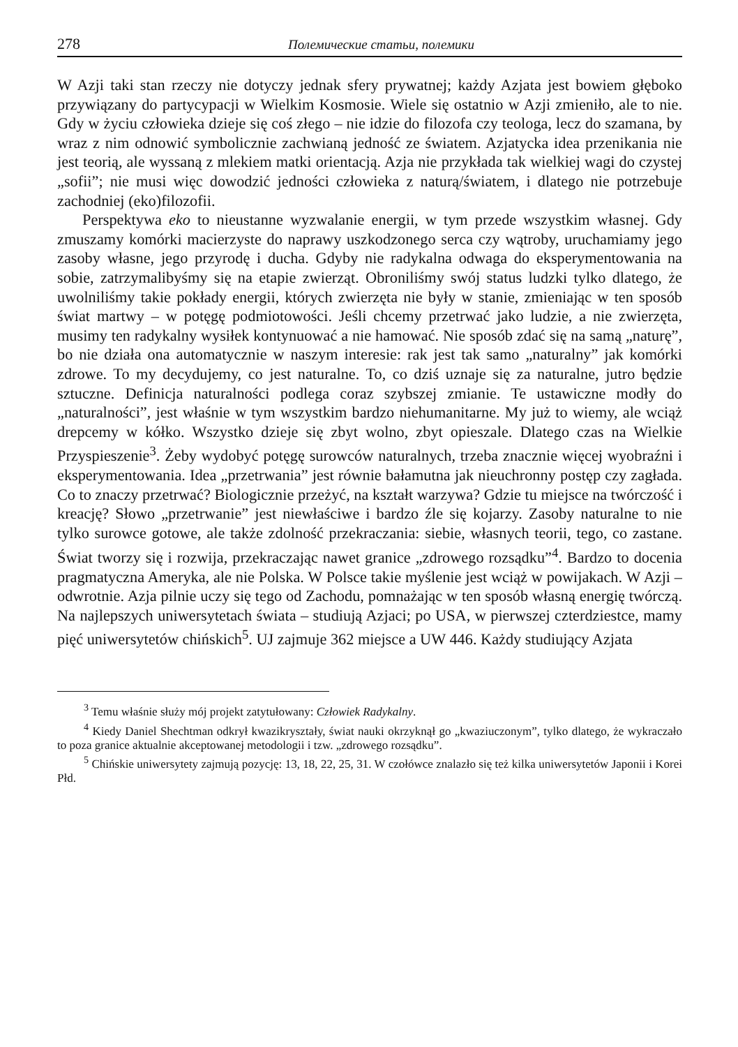278 Полемические статьи, полемики
W Azji taki stan rzeczy nie dotyczy jednak sfery prywatnej; każdy Azjata jest bowiem głęboko przywiązany do partycypacji w Wielkim Kosmosie. Wiele się ostatnio w Azji zmieniło, ale to nie. Gdy w życiu człowieka dzieje się coś złego – nie idzie do filozofa czy teologa, lecz do szamana, by wraz z nim odnowić symbolicznie zachwianą jedność ze światem. Azjatycka idea przenikania nie jest teorią, ale wyssaną z mlekiem matki orientacją. Azja nie przykłada tak wielkiej wagi do czystej „sofii”; nie musi więc dowodzić jedności człowieka z naturą/światem, i dlatego nie potrzebuje zachodniej (eko)filozofii.
Perspektywa eko to nieustanne wyzwalanie energii, w tym przede wszystkim własnej. Gdy zmuszamy komórki macierzyste do naprawy uszkodzonego serca czy wątroby, uruchamiamy jego zasoby własne, jego przyrodę i ducha. Gdyby nie radykalna odwaga do eksperymentowania na sobie, zatrzymalibyśmy się na etapie zwierząt. Obroniliśmy swój status ludzki tylko dlatego, że uwolniliśmy takie pokłady energii, których zwierzęta nie były w stanie, zmieniając w ten sposób świat martwy – w potęgę podmiotowości. Jeśli chcemy przetrwać jako ludzie, a nie zwierzęta, musimy ten radykalny wysiłek kontynuować a nie hamować. Nie sposób zdać się na samą „naturę”, bo nie działa ona automatycznie w naszym interesie: rak jest tak samo „naturalny” jak komórki zdrowe. To my decydujemy, co jest naturalne. To, co dziś uznaje się za naturalne, jutro będzie sztuczne. Definicja naturalności podlega coraz szybszej zmianie. Te ustawiczne modły do „naturalności”, jest właśnie w tym wszystkim bardzo niehumanitarne. My już to wiemy, ale wciąż drepcemy w kółko. Wszystko dzieje się zbyt wolno, zbyt opieszale. Dlatego czas na Wielkie Przyspieszenie<sup>3</sup>. Żeby wydobyć potęgę surowców naturalnych, trzeba znacznie więcej wyobraźni i eksperymentowania. Idea „przetrwania” jest równie bałamutna jak nieuchronny postęp czy zagłada. Co to znaczy przetrwać? Biologicznie przeżyć, na kształt warzywa? Gdzie tu miejsce na twórczość i kreację? Słowo „przetrwanie” jest niewłaściwe i bardzo źle się kojarzy. Zasoby naturalne to nie tylko surowce gotowe, ale także zdolność przekraczania: siebie, własnych teorii, tego, co zastane. Świat tworzy się i rozwija, przekraczając nawet granice „zdrowego rozsądku”<sup>4</sup>. Bardzo to docenia pragmatyczna Ameryka, ale nie Polska. W Polsce takie myślenie jest wciąż w powijakach. W Azji – odwrotnie. Azja pilnie uczy się tego od Zachodu, pomnażając w ten sposób własną energię twórczą. Na najlepszych uniwersytetach świata – studiują Azjaci; po USA, w pierwszej czterdziestce, mamy pięć uniwersytetów chińskich<sup>5</sup>. UJ zajmuje 362 miejsce a UW 446. Każdy studiujący Azjata
<sup>3</sup> Temu właśnie służy mój projekt zatytułowany: Człowiek Radykalny.
<sup>4</sup> Kiedy Daniel Shechtman odkrył kwazikryształy, świat nauki okrzyknął go „kwaziuczonym”, tylko dlatego, że wykraczało to poza granice aktualnie akceptowanej metodologii i tzw. „zdrowego rozsądku”.
<sup>5</sup> Chińskie uniwersytety zajmują pozycję: 13, 18, 22, 25, 31. W czołówce znalazło się też kilka uniwersytetów Japonii i Korei Płd.